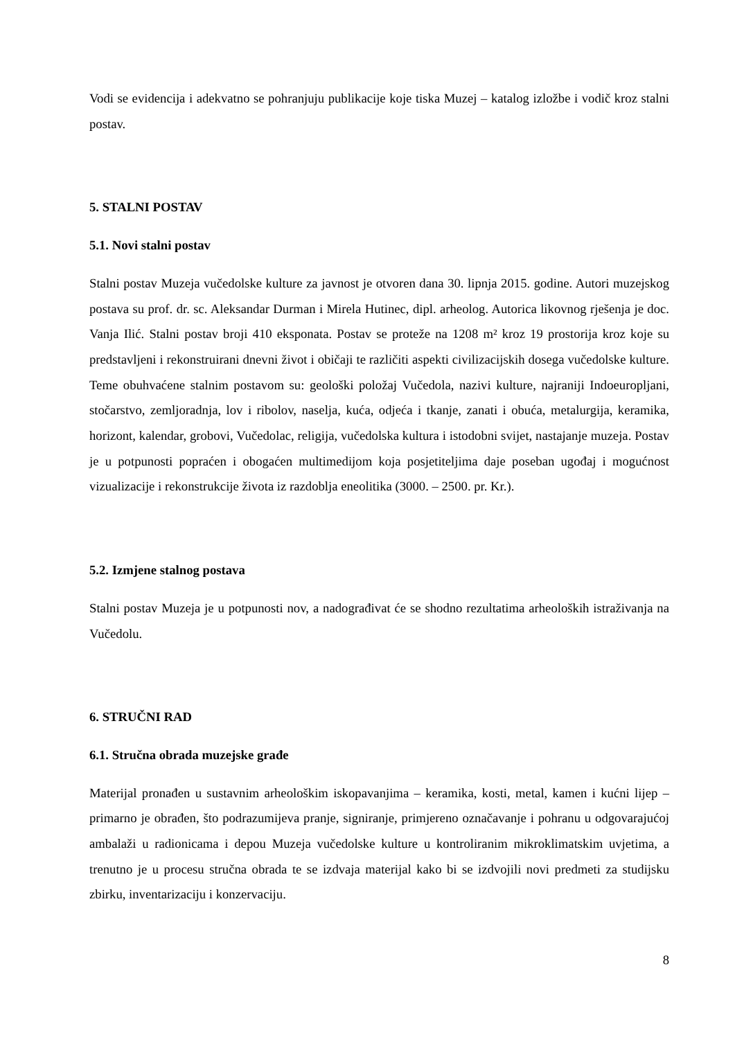Vodi se evidencija i adekvatno se pohranjuju publikacije koje tiska Muzej – katalog izložbe i vodič kroz stalni postav.
5. STALNI POSTAV
5.1. Novi stalni postav
Stalni postav Muzeja vučedolske kulture za javnost je otvoren dana 30. lipnja 2015. godine. Autori muzejskog postava su prof. dr. sc. Aleksandar Durman i Mirela Hutinec, dipl. arheolog. Autorica likovnog rješenja je doc. Vanja Ilić. Stalni postav broji 410 eksponata. Postav se proteže na 1208 m² kroz 19 prostorija kroz koje su predstavljeni i rekonstruirani dnevni život i običaji te različiti aspekti civilizacijskih dosega vučedolske kulture. Teme obuhvaćene stalnim postavom su: geološki položaj Vučedola, nazivi kulture, najraniji Indoeuropljani, stočarstvo, zemljoradnja, lov i ribolov, naselja, kuća, odjeća i tkanje, zanati i obuća, metalurgija, keramika, horizont, kalendar, grobovi, Vučedolac, religija, vučedolska kultura i istodobni svijet, nastajanje muzeja. Postav je u potpunosti popraćen i obogaćen multimedijom koja posjetiteljima daje poseban ugođaj i mogućnost vizualizacije i rekonstrukcije života iz razdoblja eneolitika (3000. – 2500. pr. Kr.).
5.2. Izmjene stalnog postava
Stalni postav Muzeja je u potpunosti nov, a nadograđivat će se shodno rezultatima arheoloških istraživanja na Vučedolu.
6. STRUČNI RAD
6.1. Stručna obrada muzejske građe
Materijal pronađen u sustavnim arheološkim iskopavanjima – keramika, kosti, metal, kamen i kućni lijep – primarno je obrađen, što podrazumijeva pranje, signiranje, primjereno označavanje i pohranu u odgovarajućoj ambalaži u radionicama i depou Muzeja vučedolske kulture u kontroliranim mikroklimatskim uvjetima, a trenutno je u procesu stručna obrada te se izdvaja materijal kako bi se izdvojili novi predmeti za studijsku zbirku, inventarizaciju i konzervaciju.
8